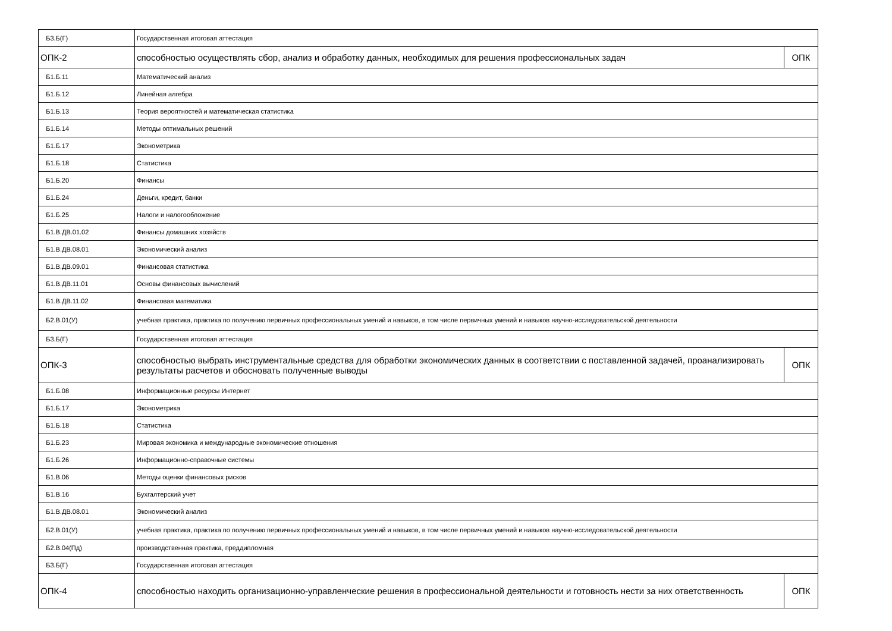| Б3.Б(Г) | Государственная итоговая аттестация | |
| ОПК-2 | способностью осуществлять сбор, анализ и обработку данных, необходимых для решения профессиональных задач | ОПК |
| Б1.Б.11 | Математический анализ | |
| Б1.Б.12 | Линейная алгебра | |
| Б1.Б.13 | Теория вероятностей и математическая статистика | |
| Б1.Б.14 | Методы оптимальных решений | |
| Б1.Б.17 | Эконометрика | |
| Б1.Б.18 | Статистика | |
| Б1.Б.20 | Финансы | |
| Б1.Б.24 | Деньги, кредит, банки | |
| Б1.Б.25 | Налоги и налогообложение | |
| Б1.В.ДВ.01.02 | Финансы домашних хозяйств | |
| Б1.В.ДВ.08.01 | Экономический анализ | |
| Б1.В.ДВ.09.01 | Финансовая статистика | |
| Б1.В.ДВ.11.01 | Основы финансовых вычислений | |
| Б1.В.ДВ.11.02 | Финансовая математика | |
| Б2.В.01(У) | учебная практика, практика по получению первичных профессиональных умений и навыков, в том числе первичных умений и навыков научно-исследовательской деятельности | |
| Б3.Б(Г) | Государственная итоговая аттестация | |
| ОПК-3 | способностью выбрать инструментальные средства для обработки экономических данных в соответствии с поставленной задачей, проанализировать результаты расчетов и обосновать полученные выводы | ОПК |
| Б1.Б.08 | Информационные ресурсы Интернет | |
| Б1.Б.17 | Эконометрика | |
| Б1.Б.18 | Статистика | |
| Б1.Б.23 | Мировая экономика и международные экономические отношения | |
| Б1.Б.26 | Информационно-справочные системы | |
| Б1.В.06 | Методы оценки финансовых рисков | |
| Б1.В.16 | Бухгалтерский учет | |
| Б1.В.ДВ.08.01 | Экономический анализ | |
| Б2.В.01(У) | учебная практика, практика по получению первичных профессиональных умений и навыков, в том числе первичных умений и навыков научно-исследовательской деятельности | |
| Б2.В.04(Пд) | производственная практика, преддипломная | |
| Б3.Б(Г) | Государственная итоговая аттестация | |
| ОПК-4 | способностью находить организационно-управленческие решения в профессиональной деятельности и готовность нести за них ответственность | ОПК |